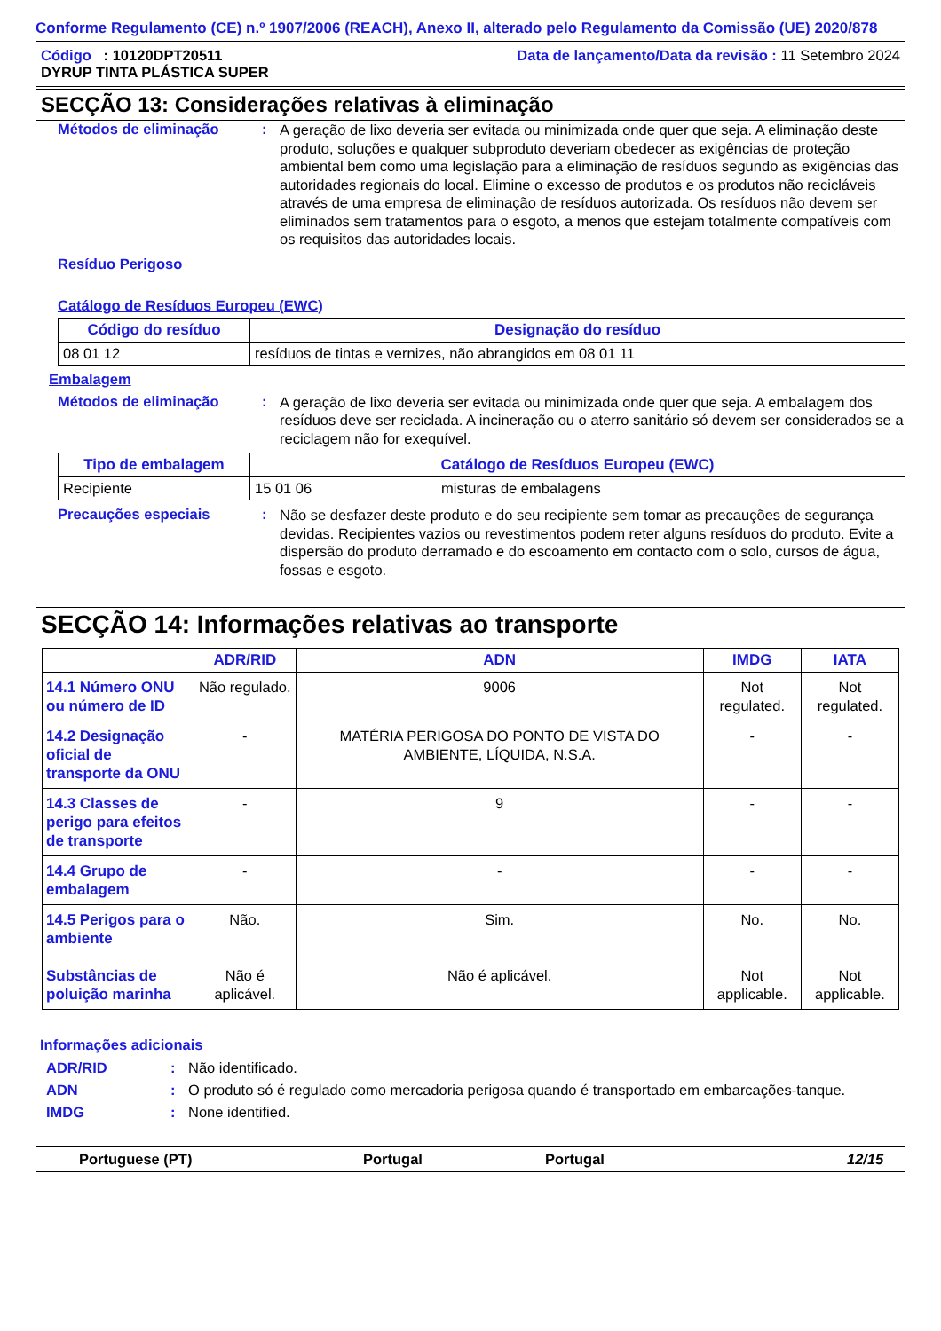Conforme Regulamento (CE) n.º 1907/2006 (REACH), Anexo II, alterado pelo Regulamento da Comissão (UE) 2020/878
Código : 10120DPT20511
DYRUP TINTA PLÁSTICA SUPER
Data de lançamento/Data da revisão : 11 Setembro 2024
SECÇÃO 13: Considerações relativas à eliminação
Métodos de eliminação :
A geração de lixo deveria ser evitada ou minimizada onde quer que seja. A eliminação deste produto, soluções e qualquer subproduto deveriam obedecer as exigências de proteção ambiental bem como uma legislação para a eliminação de resíduos segundo as exigências das autoridades regionais do local. Elimine o excesso de produtos e os produtos não recicláveis através de uma empresa de eliminação de resíduos autorizada. Os resíduos não devem ser eliminados sem tratamentos para o esgoto, a menos que estejam totalmente compatíveis com os requisitos das autoridades locais.
Resíduo Perigoso
Catálogo de Resíduos Europeu (EWC)
| Código do resíduo | Designação do resíduo |
| --- | --- |
| 08 01 12 | resíduos de tintas e vernizes, não abrangidos em 08 01 11 |
Embalagem
Métodos de eliminação :
A geração de lixo deveria ser evitada ou minimizada onde quer que seja. A embalagem dos resíduos deve ser reciclada. A incineração ou o aterro sanitário só devem ser considerados se a reciclagem não for exequível.
| Tipo de embalagem | Catálogo de Resíduos Europeu (EWC) | |
| --- | --- | --- |
| Recipiente | 15 01 06 | misturas de embalagens |
Precauções especiais :
Não se desfazer deste produto e do seu recipiente sem tomar as precauções de segurança devidas. Recipientes vazios ou revestimentos podem reter alguns resíduos do produto. Evite a dispersão do produto derramado e do escoamento em contacto com o solo, cursos de água, fossas e esgoto.
SECÇÃO 14: Informações relativas ao transporte
| | ADR/RID | ADN | IMDG | IATA |
| --- | --- | --- | --- | --- |
| 14.1 Número ONU ou número de ID | Não regulado. | 9006 | Not regulated. | Not regulated. |
| 14.2 Designação oficial de transporte da ONU | - | MATÉRIA PERIGOSA DO PONTO DE VISTA DO AMBIENTE, LÍQUIDA, N.S.A. | - | - |
| 14.3 Classes de perigo para efeitos de transporte | - | 9 | - | - |
| 14.4 Grupo de embalagem | - | - | - | - |
| 14.5 Perigos para o ambiente Substâncias de poluição marinha | Não. Não é aplicável. | Sim. Não é aplicável. | No. Not applicable. | No. Not applicable. |
Informações adicionais
ADR/RID : Não identificado.
ADN : O produto só é regulado como mercadoria perigosa quando é transportado em embarcações-tanque.
IMDG : None identified.
Portuguese (PT) Portugal Portugal 12/15